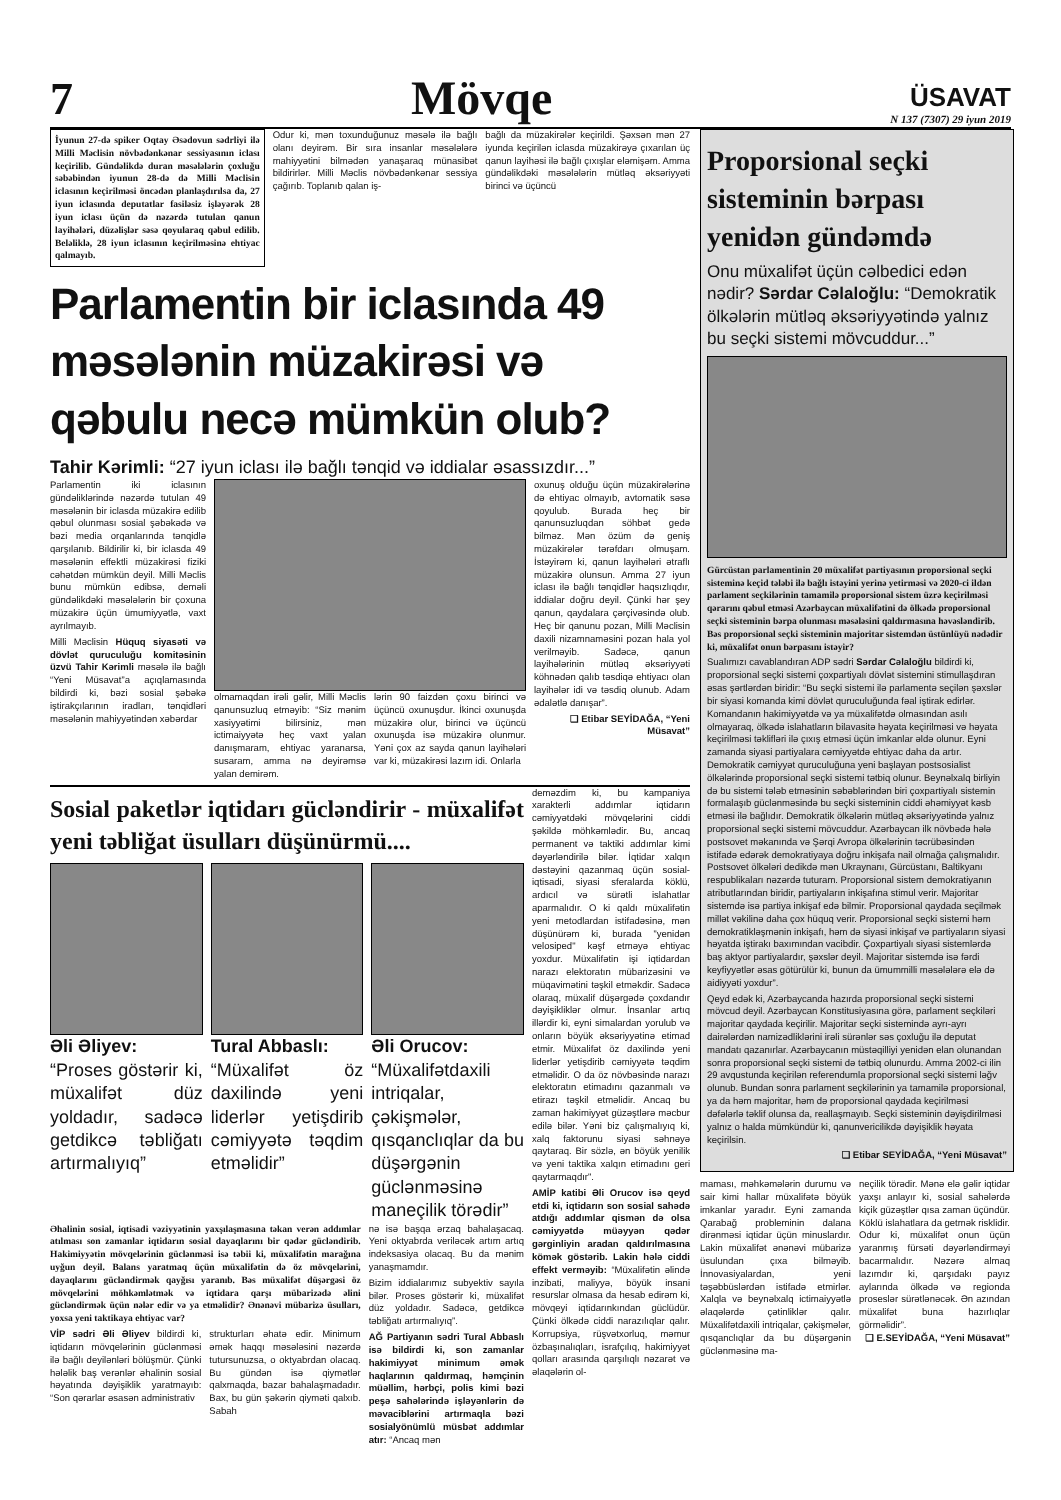7 Mövqe ÜSAVAT
N 137 (7307) 29 iyun 2019
İyunun 27-də spiker Oqtay Əsədovun sədrliyi ilə Milli Məclisin növbədənkənar sessiyasının iclası keçirilib. Gündəlikdə duran məsələlərin çoxluğu səbəbindən iyunun 28-də də Milli Məclisin iclasının keçirilməsi öncədən planlaşdırılsa da, 27 iyun iclasında deputatlar fasiləsiz işləyərək 28 iyun iclası üçün də nəzərdə tutulan qanun layihələri, düzəlişlər səsə qoyularaq qəbul edilib. Beləliklə, 28 iyun iclasının keçirilməsinə ehtiyac qalmayıb.
Odur ki, mən toxunduğunuz məsələ ilə bağlı olanı deyirəm. Bir sıra insanlar məsələlərə mahiyyətini bilmədən yanaşaraq münasibət bildirirlər. Milli Məclis növbədənkənar sessiya çağırıb. Toplanıb qalan iş-
bağlı da müzakirələr keçirildi. Şəxsən mən 27 iyunda keçirilən iclasda müzakirəyə çıxarılan üç qanun layihəsi ilə bağlı çıxışlar eləmişəm. Amma gündəlikdəki məsələlərin mütləq əksəriyyəti birinci və üçüncü
Parlamentin bir iclasında 49 məsələnin müzakirəsi və qəbulu necə mümkün olub?
Tahir Kərimli: “27 iyun iclası ilə bağlı tənqid və iddialar əsassızdır...”
Parlamentin iki iclasının gündəliklərində nəzərdə tutulan 49 məsələnin bir iclasda müzakirə edilib qəbul olunması sosial şəbəkədə və bəzi media orqanlarında tənqidlə qarşılanıb. Bildirilir ki, bir iclasda 49 məsələnin effektli müzakirəsi fiziki cəhətdən mümkün deyil. Milli Məclis bunu mümkün edibsə, deməli gündəlikdəki məsələlərin bir çoxuna müzakirə üçün ümumiyyətlə, vaxt ayrılmayıb.
Milli Məclisin Hüquq siyasəti və dövlət quruculuğu komitəsinin üzvü Tahir Kərimli məsələ ilə bağlı “Yeni Müsavat”a açıqlamasında bildirdi ki, bəzi sosial şəbəkə iştirakçılarının iradları, tənqidləri məsələnin mahiyyətindən xəbərdar
olmamaqdan irəli gəlir, Milli Məclis qanunsuzluq etməyib: “Siz mənim xasiyyətimi bilirsiniz, mən ictimaiyyətə heç vaxt yalan danışmaram, ehtiyac yaranarsa, susaram, amma nə deyirəmsə yalan demirəm.
lərin 90 faizdən çoxu birinci və üçüncü oxunuşdur. İkinci oxunuşda müzakirə olur, birinci və üçüncü oxunuşda isə müzakirə olunmur. Yəni çox az sayda qanun layihələri var ki, müzakirəsi lazım idi. Onlarla
oxunuş olduğu üçün müzakirələrinə də ehtiyac olmayıb, avtomatik səsə qoyulub. Burada heç bir qanunsuzluqdan söhbət gedə bilməz. Mən özüm də geniş müzakirələr tərəfdarı olmuşam. İstəyirəm ki, qanun layihələri ətraflı müzakirə olunsun. Amma 27 iyun iclası ilə bağlı tənqidlər haqsızlıqdır, iddialar doğru deyil. Çünki hər şey qanun, qaydalara çərçivəsində olub. Heç bir qanunu pozan, Milli Məclisin daxili nizamnaməsini pozan hala yol verilməyib. Sadəcə, qanun layihələrinin mütləq əksəriyyəti köhnədən qalıb təsdiqə ehtiyacı olan layihələr idi və təsdiq olunub. Adam ədalətlə danışar”.
❑ Etibar SEYİDAĞA, “Yeni Müsavat”
Sosial paketlər iqtidarı gücləndirir - müxalifət yeni təbliğat üsulları düşünürmü....
Əli Əliyev:
“Proses göstərir ki, müxalifət düz yoldadır, sadəcə getdikcə təbliğatı artırmalıyıq”
Tural Abbaslı:
“Müxalifət öz daxilində yeni liderlər yetişdirib cəmiyyətə təqdim etməlidir”
Əli Orucov:
“Müxalifətdaxili intriqalar, çəkişmələr, qısqanclıqlar da bu düşərgənin güclənməsinə maneçilik törədir”
Əhalinin sosial, iqtisadi vəziyyətinin yaxşılaşmasına təkan verən addımlar atılması son zamanlar iqtidarın sosial dayaqlarını bir qədər gücləndirib. Hakimiyyətin mövqelərinin güclənməsi isə təbii ki, müxalifətin marağına uyğun deyil. Balans yaratmaq üçün müxalifətin də öz mövqelərini, dayaqlarını gücləndirmək qayğısı yaranıb. Bəs müxalifət düşərgəsi öz mövqelərini möhkəmlətmək və iqtidara qarşı mübarizədə əlini gücləndirmək üçün nələr edir və ya etməlidir? Ənənəvi mübarizə üsulları, yoxsa yeni taktikaya ehtiyac var?
VİP sədri Əli Əliyev bildirdi ki, iqtidarın mövqelərinin güclənməsi ilə bağlı deyilənləri bölüşmür. Çünki hələlik baş verənlər əhalinin sosial həyatında dəyişiklik yaratmayıb: “Son qərarlar əsasən administrativ
strukturları əhatə edir. Minimum əmək haqqı məsələsini nəzərdə tutursunuzsa, o oktyabrdan olacaq. Bu gündən isə qiymətlər qalxmaqda, bazar bahalaşmadadır. Bax, bu gün şəkərin qiyməti qalxıb. Sabah
nə isə başqa ərzaq bahalaşacaq. Yeni oktyabrda veriləcək artım artıq indeksasiya olacaq. Bu da mənim yanaşmamdır.
Bizim iddialarımız subyektiv sayıla bilər. Proses göstərir ki, müxalifət düz yoldadır. Sadəcə, getdikcə təbliğatı artırmalıyıq”.
AĞ Partiyanın sədri Tural Abbaslı isə bildirdi ki, son zamanlar hakimiyyət minimum əmək haqlarının qaldırmaq, həmçinin müəllim, hərbçi, polis kimi bəzi peşə sahələrində işləyənlərin də məvaciblərini artırmaqla bəzi sosialyönümlü müsbət addımlar atır: “Ancaq mən
deməzdim ki, bu kampaniya xarakterli addımlar iqtidarın cəmiyyətdəki mövqelərini ciddi şəkildə möhkəmlədir. Bu, ancaq permanent və taktiki addımlar kimi dəyərləndirilə bilər. İqtidar xalqın dəstəyini qazanmaq üçün sosial-iqtisadi, siyasi sferalarda köklü, ardıcıl və sürətli islahatlar aparmalıdır. O ki qaldı müxalifətin yeni metodlardan istifadəsinə, mən düşünürəm ki, burada ”yenidən velosiped" kəşf etməyə ehtiyac yoxdur. Müxalifətin işi iqtidardan narazı elektoratın mübarizəsini və müqavimətini təşkil etməkdir. Sadəcə olaraq, müxalif düşərgədə çoxdandır dəyişikliklər olmur. İnsanlar artıq illərdir ki, eyni simalardan yorulub və onların böyük əksəriyyətinə etimad etmir. Müxalifət öz daxilində yeni liderlər yetişdirib cəmiyyətə təqdim etməlidir. O da öz növbəsində narazı elektoratın etimadını qazanmalı və etirazı təşkil etməlidir. Ancaq bu zaman hakimiyyət güzəştlərə məcbur edilə bilər. Yəni biz çalışmalıyıq ki, xalq faktorunu siyasi səhnəyə qaytaraq. Bir sözlə, ən böyük yenilik və yeni taktika xalqın etimadını geri qaytarmaqdır".
AMİP katibi Əli Orucov isə qeyd etdi ki, iqtidarın son sosial sahədə atdığı addımlar qismən də olsa cəmiyyətdə müəyyən qədər gərginliyin aradan qaldırılmasına kömək göstərib. Lakin hələ ciddi effekt verməyib: “Müxalifətin əlində inzibati, maliyyə, böyük insani resurslar olmasa da hesab edirəm ki, mövqeyi iqtidarınkından güclüdür. Çünki ölkədə ciddi narazılıqlar qalır. Korrupsiya, rüşvətxorluq, məmur özbaşınalıqları, israfçılıq, hakimiyyət qolları arasında qarşılıqlı nəzarət və əlaqələrin ol-
Proporsional seçki sisteminin bərpası yenidən gündəmdə
Onu müxalifət üçün cəlbedici edən nədir? Sərdar Cəlaloğlu: “Demokratik ölkələrin mütləq əksəriyyətində yalnız bu seçki sistemi mövcuddur...”
Gürcüstan parlamentinin 20 müxalifət partiyasının proporsional seçki sisteminə keçid tələbi ilə bağlı istəyini yerinə yetirməsi və 2020-ci ildən parlament seçkilərinin tamamilə proporsional sistem üzrə keçirilməsi qərarını qəbul etməsi Azərbaycan müxalifətini də ölkədə proporsional seçki sisteminin bərpa olunması məsələsini qaldırmasına həvəsləndirib. Bəs proporsional seçki sisteminin majoritar sistemdən üstünlüyü nədədir ki, müxalifət onun bərpasını istəyir?
Sualımızı cavablandıran ADP sədri Sərdar Cəlaloğlu bildirdi ki, proporsional seçki sistemi çoxpartiyalı dövlət sistemini stimullaşdıran əsas şərtlərdən biridir: “Bu seçki sistemi ilə parlamentə seçilən şəxslər bir siyasi komanda kimi dövlət quruculuğunda fəal iştirak edirlər. Komandanın hakimiyyətdə və ya müxalifətdə olmasından asılı olmayaraq, ölkədə islahatların bilavasitə həyata keçirilməsi və həyata keçirilməsi təklifləri ilə çıxış etməsi üçün imkanlar əldə olunur. Eyni zamanda siyasi partiyalara cəmiyyətdə ehtiyac daha da artır. Demokratik cəmiyyət quruculuğuna yeni başlayan postsosialist ölkələrində proporsional seçki sistemi tətbiq olunur. Beynəlxalq birliyin də bu sistemi tələb etməsinin səbəblərindən biri çoxpartiyalı sistemin formalaşıb güclənməsində bu seçki sisteminin ciddi əhəmiyyət kəsb etməsi ilə bağlıdır. Demokratik ölkələrin mütləq əksəriyyətində yalnız proporsional seçki sistemi mövcuddur. Azərbaycan ilk növbədə hələ postsovet məkanında və Şərqi Avropa ölkələrinin təcrübəsindən istifadə edərək demokratiyaya doğru inkişafa nail olmağa çalışmalıdır. Postsovet ölkələri dedikdə mən Ukraynanı, Gürcüstanı, Baltikyanı respublikaları nəzərdə tuturam. Proporsional sistem demokratiyanın atributlarından biridir, partiyaların inkişafına stimul verir. Majoritar sistemdə isə partiya inkişaf edə bilmir. Proporsional qaydada seçilmək millət vəkilinə daha çox hüquq verir. Proporsional seçki sistemi həm demokratikləşmənin inkişafı, həm də siyasi inkişaf və partiyaların siyasi həyatda iştirakı baxımından vacibdir. Çoxpartiyalı siyasi sistemlərdə baş aktyor partiyalardır, şəxslər deyil. Majoritar sistemdə isə fərdi keyfiyyətlər əsas götürülür ki, bunun da ümummilli məsələlərə elə də aidiyyəti yoxdur”.
Qeyd edək ki, Azərbaycanda hazırda proporsional seçki sistemi mövcud deyil. Azərbaycan Konstitusiyasına görə, parlament seçkiləri majoritar qaydada keçirilir. Majoritar seçki sistemində ayrı-ayrı dairələrdən namizədliklərini irəli sürənlər səs çoxluğu ilə deputat mandatı qazanırlar. Azərbaycanın müstəqilliyi yenidən elan olunandan sonra proporsional seçki sistemi də tətbiq olunurdu. Amma 2002-ci ilin 29 avqustunda keçirilən referendumla proporsional seçki sistemi ləğv olunub. Bundan sonra parlament seçkilərinin ya tamamilə proporsional, ya da həm majoritar, həm də proporsional qaydada keçirilməsi dəfələrlə təklif olunsa da, reallaşmayıb. Seçki sisteminin dəyişdirilməsi yalnız o halda mümkündür ki, qanunvericilikdə dəyişiklik həyata keçirilsin.
❑ Etibar SEYİDAĞA, “Yeni Müsavat”
maması, məhkəmələrin durumu və sair kimi hallar müxalifətə böyük imkanlar yaradır. Eyni zamanda Qarabağ probleminin dalana dirənməsi iqtidar üçün minuslardır. Lakin müxalifət ənənəvi mübarizə üsulundan çıxa bilməyib. İnnovasiyalardan, yeni təşəbbüslərdən istifadə etmirlər. Xalqla və beynəlxalq ictimaiyyətlə əlaqələrdə çətinliklər qalır. Müxalifətdaxili intriqalar, çəkişmələr, qısqanclıqlar da bu düşərgənin güclənməsinə ma-
neçilik törədir. Mənə elə gəlir iqtidar yaxşı anlayır ki, sosial sahələrdə kiçik güzəştlər qısa zaman üçündür. Köklü islahatlara da getmək risklidir. Odur ki, müxalifət onun üçün yaranmış fürsəti dəyərləndirməyi bacarmalıdır. Nəzərə almaq lazımdır ki, qarşıdakı payız aylarında ölkədə və regionda proseslər sürətlənəcək. Ən azından müxalifət buna hazırlıqlar görməlidir”.
❑ E.SEYİDAĞA, “Yeni Müsavat”